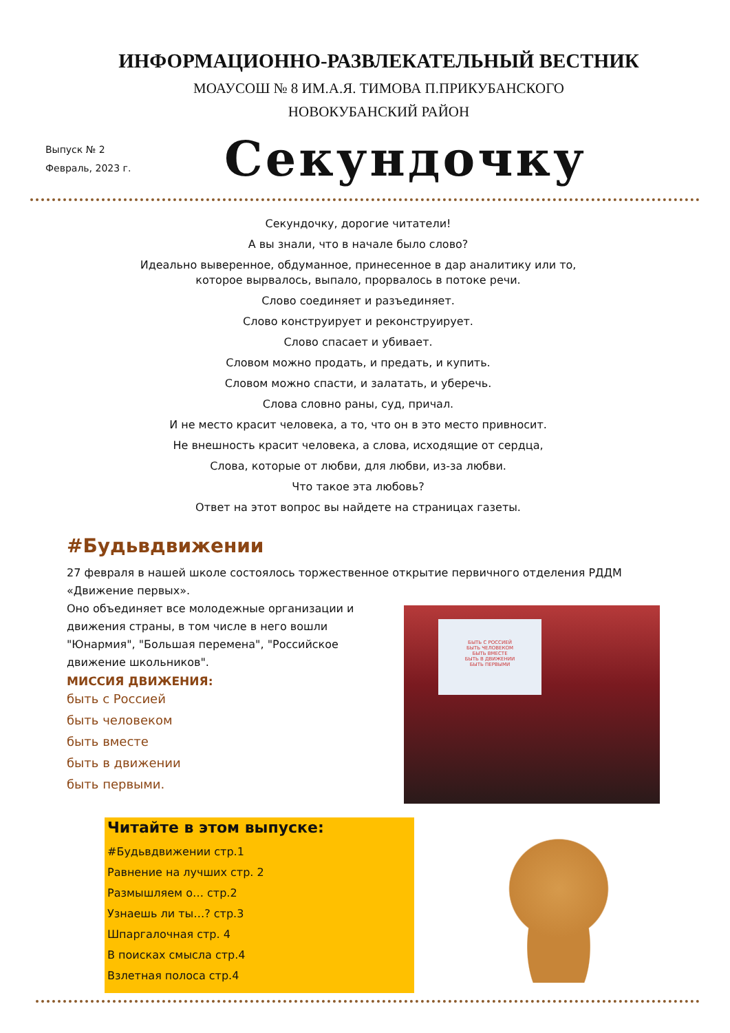ИНФОРМАЦИОННО-РАЗВЛЕКАТЕЛЬНЫЙ ВЕСТНИК
МОАУСОШ № 8 ИМ.А.Я. ТИМОВА П.ПРИКУБАНСКОГО
НОВОКУБАНСКИЙ РАЙОН
Выпуск № 2
Февраль, 2023 г.
Секундочку
Секундочку, дорогие читатели!
А вы знали, что в начале было слово?
Идеально выверенное, обдуманное, принесенное в дар аналитику или то, которое вырвалось, выпало, прорвалось в потоке речи.
Слово соединяет и разъединяет.
Слово конструирует и реконструирует.
Слово спасает и убивает.
Словом можно продать, и предать, и купить.
Словом можно спасти, и залатать, и уберечь.
Слова словно раны, суд, причал.
И не место красит человека, а то, что он в это место привносит.
Не внешность красит человека, а слова, исходящие от сердца,
Слова, которые от любви, для любви, из-за любви.
Что такое эта любовь?
Ответ на этот вопрос вы найдете на страницах газеты.
#Будьвдвижении
27 февраля в нашей школе состоялось торжественное открытие первичного отделения РДДМ «Движение первых».
Оно объединяет все молодежные организации и движения страны, в том числе в него вошли "Юнармия", "Большая перемена", "Российское движение школьников".
МИССИЯ ДВИЖЕНИЯ:
быть с Россией
быть человеком
быть вместе
быть в движении
быть первыми.
БЫТЬ С РОССИЕЙ
БЫТЬ ЧЕЛОВЕКОМ
БЫТЬ ВМЕСТЕ
БЫТЬ В ДВИЖЕНИИ
БЫТЬ ПЕРВЫМИ
Читайте в этом выпуске:
#Будьвдвижении стр.1
Равнение на лучших стр. 2
Размышляем о… стр.2
Узнаешь ли ты…? стр.3
Шпаргалочная стр. 4
В поисках смысла стр.4
Взлетная полоса стр.4